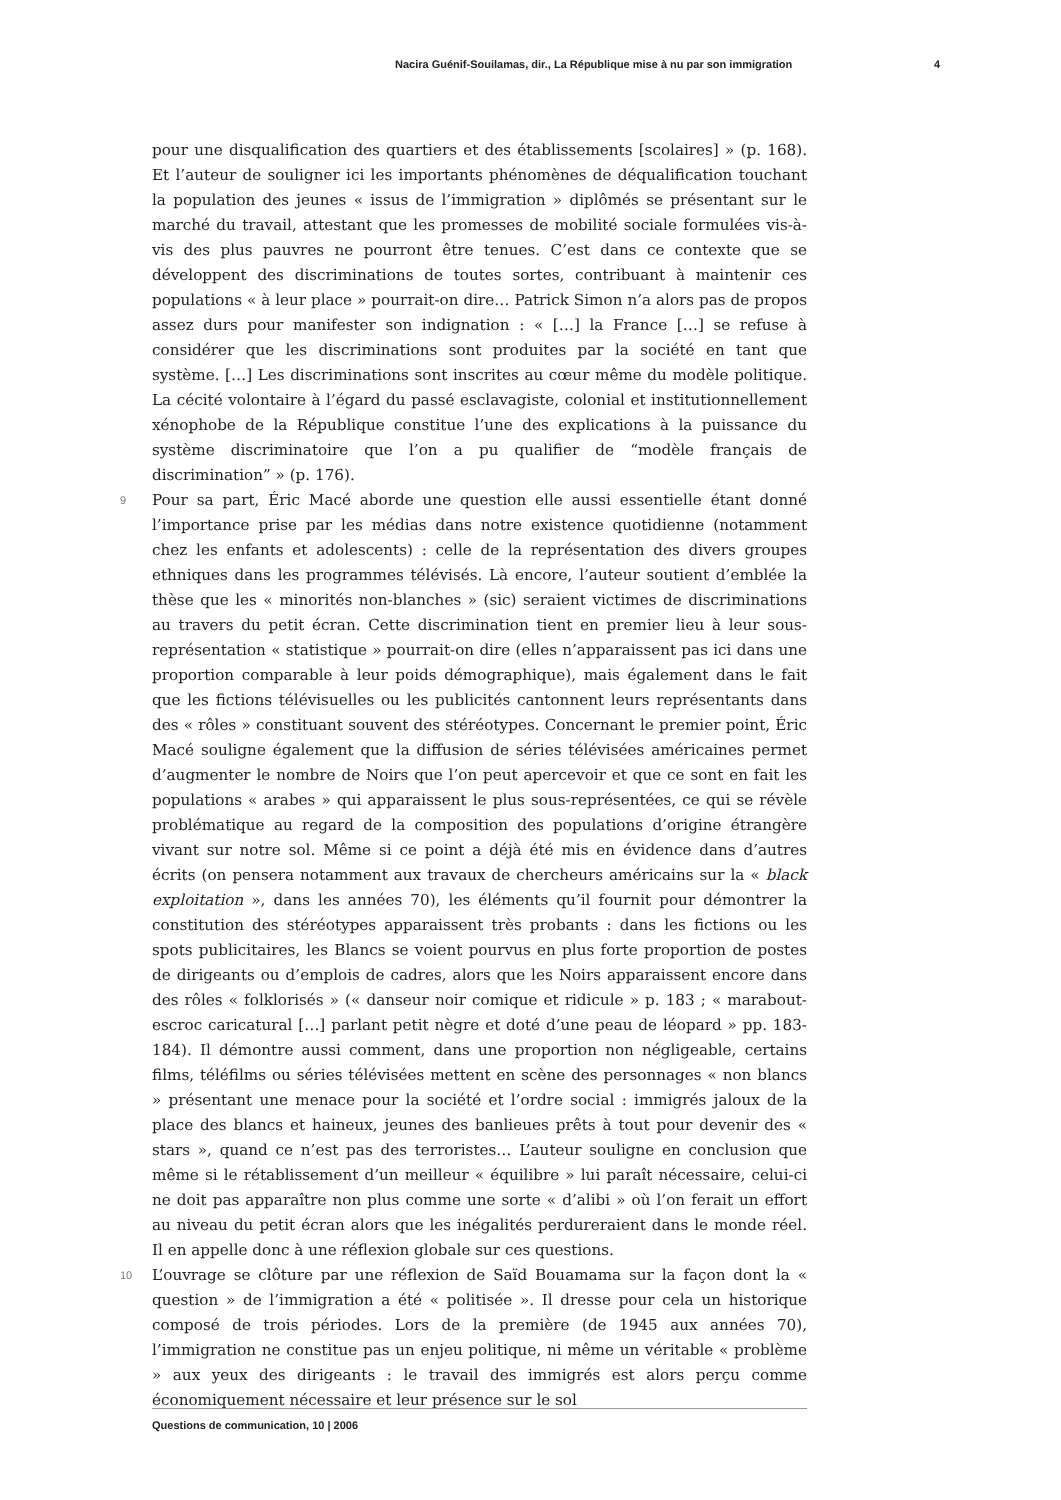Nacira Guénif-Souilamas, dir., La République mise à nu par son immigration 4
pour une disqualification des quartiers et des établissements [scolaires] » (p. 168). Et l’auteur de souligner ici les importants phénomènes de déqualification touchant la population des jeunes « issus de l’immigration » diplômés se présentant sur le marché du travail, attestant que les promesses de mobilité sociale formulées vis-à-vis des plus pauvres ne pourront être tenues. C’est dans ce contexte que se développent des discriminations de toutes sortes, contribuant à maintenir ces populations « à leur place » pourrait-on dire… Patrick Simon n’a alors pas de propos assez durs pour manifester son indignation : « […] la France […] se refuse à considérer que les discriminations sont produites par la société en tant que système. […] Les discriminations sont inscrites au cœur même du modèle politique. La cécité volontaire à l’égard du passé esclavagiste, colonial et institutionnellement xénophobe de la République constitue l’une des explications à la puissance du système discriminatoire que l’on a pu qualifier de “modèle français de discrimination” » (p. 176).
9 Pour sa part, Éric Macé aborde une question elle aussi essentielle étant donné l’importance prise par les médias dans notre existence quotidienne (notamment chez les enfants et adolescents) : celle de la représentation des divers groupes ethniques dans les programmes télévisés. Là encore, l’auteur soutient d’emblée la thèse que les « minorités non-blanches » (sic) seraient victimes de discriminations au travers du petit écran. Cette discrimination tient en premier lieu à leur sous-représentation « statistique » pourrait-on dire (elles n’apparaissent pas ici dans une proportion comparable à leur poids démographique), mais également dans le fait que les fictions télévisuelles ou les publicités cantonnent leurs représentants dans des « rôles » constituant souvent des stéréotypes. Concernant le premier point, Éric Macé souligne également que la diffusion de séries télévisées américaines permet d’augmenter le nombre de Noirs que l’on peut apercevoir et que ce sont en fait les populations « arabes » qui apparaissent le plus sous-représentées, ce qui se révèle problématique au regard de la composition des populations d’origine étrangère vivant sur notre sol. Même si ce point a déjà été mis en évidence dans d’autres écrits (on pensera notamment aux travaux de chercheurs américains sur la « black exploitation », dans les années 70), les éléments qu’il fournit pour démontrer la constitution des stéréotypes apparaissent très probants : dans les fictions ou les spots publicitaires, les Blancs se voient pourvus en plus forte proportion de postes de dirigeants ou d’emplois de cadres, alors que les Noirs apparaissent encore dans des rôles « folklorisés » (« danseur noir comique et ridicule » p. 183 ; « marabout-escroc caricatural […] parlant petit nègre et doté d’une peau de léopard » pp. 183-184). Il démontre aussi comment, dans une proportion non négligeable, certains films, téléfilms ou séries télévisées mettent en scène des personnages « non blancs » présentant une menace pour la société et l’ordre social : immigrés jaloux de la place des blancs et haineux, jeunes des banlieues prêts à tout pour devenir des « stars », quand ce n’est pas des terroristes… L’auteur souligne en conclusion que même si le rétablissement d’un meilleur « équilibre » lui paraît nécessaire, celui-ci ne doit pas apparaître non plus comme une sorte « d’alibi » où l’on ferait un effort au niveau du petit écran alors que les inégalités perdureraient dans le monde réel. Il en appelle donc à une réflexion globale sur ces questions.
10 L’ouvrage se clôture par une réflexion de Saïd Bouamama sur la façon dont la « question » de l’immigration a été « politisée ». Il dresse pour cela un historique composé de trois périodes. Lors de la première (de 1945 aux années 70), l’immigration ne constitue pas un enjeu politique, ni même un véritable « problème » aux yeux des dirigeants : le travail des immigrés est alors perçu comme économiquement nécessaire et leur présence sur le sol
Questions de communication, 10 | 2006